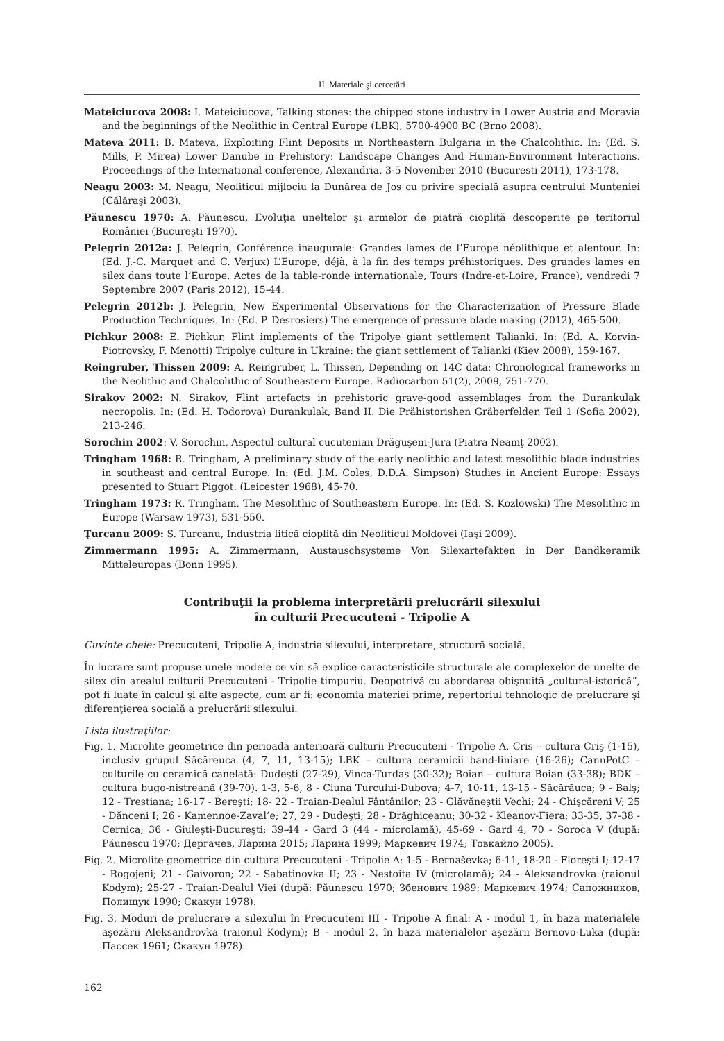II. Materiale şi cercetări
Mateiciucova 2008: I. Mateiciucova, Talking stones: the chipped stone industry in Lower Austria and Moravia and the beginnings of the Neolithic in Central Europe (LBK), 5700-4900 BC (Brno 2008).
Mateva 2011: B. Mateva, Exploiting Flint Deposits in Northeastern Bulgaria in the Chalcolithic. In: (Ed. S. Mills, P. Mirea) Lower Danube in Prehistory: Landscape Changes And Human-Environment Interactions. Proceedings of the International conference, Alexandria, 3-5 November 2010 (Bucuresti 2011), 173-178.
Neagu 2003: M. Neagu, Neoliticul mijlociu la Dunărea de Jos cu privire specială asupra centrului Munteniei (Călăraşi 2003).
Păunescu 1970: A. Păunescu, Evoluţia uneltelor şi armelor de piatră cioplită descoperite pe teritoriul României (Bucureşti 1970).
Pelegrin 2012a: J. Pelegrin, Conférence inaugurale: Grandes lames de l’Europe néolithique et alentour. In: (Ed. J.-C. Marquet and C. Verjux) L’Europe, déjà, à la fin des temps préhistoriques. Des grandes lames en silex dans toute l’Europe. Actes de la table-ronde internationale, Tours (Indre-et-Loire, France), vendredi 7 Septembre 2007 (Paris 2012), 15-44.
Pelegrin 2012b: J. Pelegrin, New Experimental Observations for the Characterization of Pressure Blade Production Techniques. In: (Ed. P. Desrosiers) The emergence of pressure blade making (2012), 465-500.
Pichkur 2008: E. Pichkur, Flint implements of the Tripolye giant settlement Talianki. In: (Ed. A. Korvin-Piotrovsky, F. Menotti) Tripolye culture in Ukraine: the giant settlement of Talianki (Kiev 2008), 159-167.
Reingruber, Thissen 2009: A. Reingruber, L. Thissen, Depending on 14C data: Chronological frameworks in the Neolithic and Chalcolithic of Southeastern Europe. Radiocarbon 51(2), 2009, 751-770.
Sirakov 2002: N. Sirakov, Flint artefacts in prehistoric grave-good assemblages from the Durankulak necropolis. In: (Ed. H. Todorova) Durankulak, Band II. Die Prähistorishen Gräberfelder. Teil 1 (Sofia 2002), 213-246.
Sorochin 2002: V. Sorochin, Aspectul cultural cucutenian Drăguşeni-Jura (Piatra Neamţ 2002).
Tringham 1968: R. Tringham, A preliminary study of the early neolithic and latest mesolithic blade industries in southeast and central Europe. In: (Ed. J.M. Coles, D.D.A. Simpson) Studies in Ancient Europe: Essays presented to Stuart Piggot. (Leicester 1968), 45-70.
Tringham 1973: R. Tringham, The Mesolithic of Southeastern Europe. In: (Ed. S. Kozlowski) The Mesolithic in Europe (Warsaw 1973), 531-550.
Ţurcanu 2009: S. Ţurcanu, Industria litică cioplită din Neoliticul Moldovei (Iaşi 2009).
Zimmermann 1995: A. Zimmermann, Austauschsysteme Von Silexartefakten in Der Bandkeramik Mitteleuropas (Bonn 1995).
Contribuţii la problema interpretării prelucrării silexului
în culturii Precucuteni - Tripolie A
Cuvinte cheie: Precucuteni, Tripolie A, industria silexului, interpretare, structură socială.
În lucrare sunt propuse unele modele ce vin să explice caracteristicile structurale ale complexelor de unelte de silex din arealul culturii Precucuteni - Tripolie timpuriu. Deopotrivă cu abordarea obişnuită „cultural-istorică”, pot fi luate în calcul şi alte aspecte, cum ar fi: economia materiei prime, repertoriul tehnologic de prelucrare şi diferenţierea socială a prelucrării silexului.
Lista ilustraţiilor:
Fig. 1. Microlite geometrice din perioada anterioară culturii Precucuteni - Tripolie A. Cris – cultura Criş (1-15), inclusiv grupul Săcăreuca (4, 7, 11, 13-15); LBK – cultura ceramicii band-liniare (16-26); CannPotC – culturile cu ceramică canelată: Dudeşti (27-29), Vinca-Turdaş (30-32); Boian – cultura Boian (33-38); BDK – cultura bugo-nistreană (39-70). 1-3, 5-6, 8 - Ciuna Turcului-Dubova; 4-7, 10-11, 13-15 - Săcărăuca; 9 - Balş; 12 - Trestiana; 16-17 - Bereşti; 18- 22 - Traian-Dealul Fântânilor; 23 - Glăvăneştii Vechi; 24 - Chişcăreni V; 25 - Dănceni I; 26 - Kamennoe-Zaval’e; 27, 29 - Dudeşti; 28 - Drăghiceanu; 30-32 - Kleanov-Fiera; 33-35, 37-38 - Cernica; 36 - Giuleşti-Bucureşti; 39-44 - Gard 3 (44 - microlamă), 45-69 - Gard 4, 70 - Soroca V (după: Păunescu 1970; Дергачев, Ларина 2015; Ларина 1999; Маркевич 1974; Товкайло 2005).
Fig. 2. Microlite geometrice din cultura Precucuteni - Tripolie A: 1-5 - Bernaševka; 6-11, 18-20 - Floreşti I; 12-17 - Rogojeni; 21 - Gaivoron; 22 - Sabatinovka II; 23 - Nestoita IV (microlamă); 24 - Aleksandrovka (raionul Kodym); 25-27 - Traian-Dealul Viei (după: Păunescu 1970; Збенович 1989; Маркевич 1974; Сапожников, Полищук 1990; Скакун 1978).
Fig. 3. Moduri de prelucrare a silexului în Precucuteni III - Tripolie A final: A - modul 1, în baza materialele aşezării Aleksandrovka (raionul Kodym); B - modul 2, în baza materialelor aşezării Bernovo-Luka (după: Пассек 1961; Скакун 1978).
162